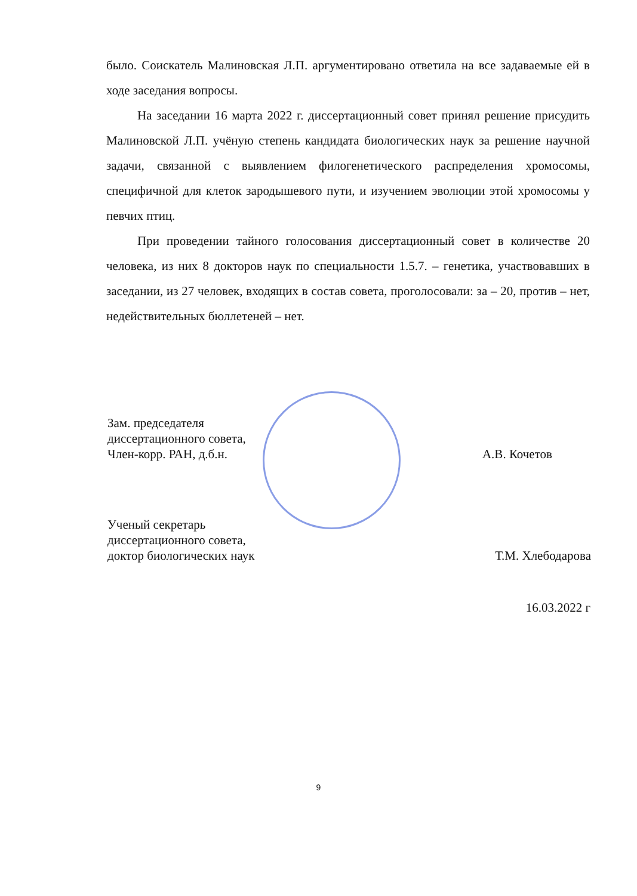было. Соискатель Малиновская Л.П. аргументировано ответила на все задаваемые ей в ходе заседания вопросы.
На заседании 16 марта 2022 г. диссертационный совет принял решение присудить Малиновской Л.П. учёную степень кандидата биологических наук за решение научной задачи, связанной с выявлением филогенетического распределения хромосомы, специфичной для клеток зародышевого пути, и изучением эволюции этой хромосомы у певчих птиц.
При проведении тайного голосования диссертационный совет в количестве 20 человека, из них 8 докторов наук по специальности 1.5.7. – генетика, участвовавших в заседании, из 27 человек, входящих в состав совета, проголосовали: за – 20, против – нет, недействительных бюллетеней – нет.
Зам. председателя
диссертационного совета,
Член-корр. РАН, д.б.н.
А.В. Кочетов
Ученый секретарь
диссертационного совета,
доктор биологических наук
Т.М. Хлебодарова
16.03.2022 г
9